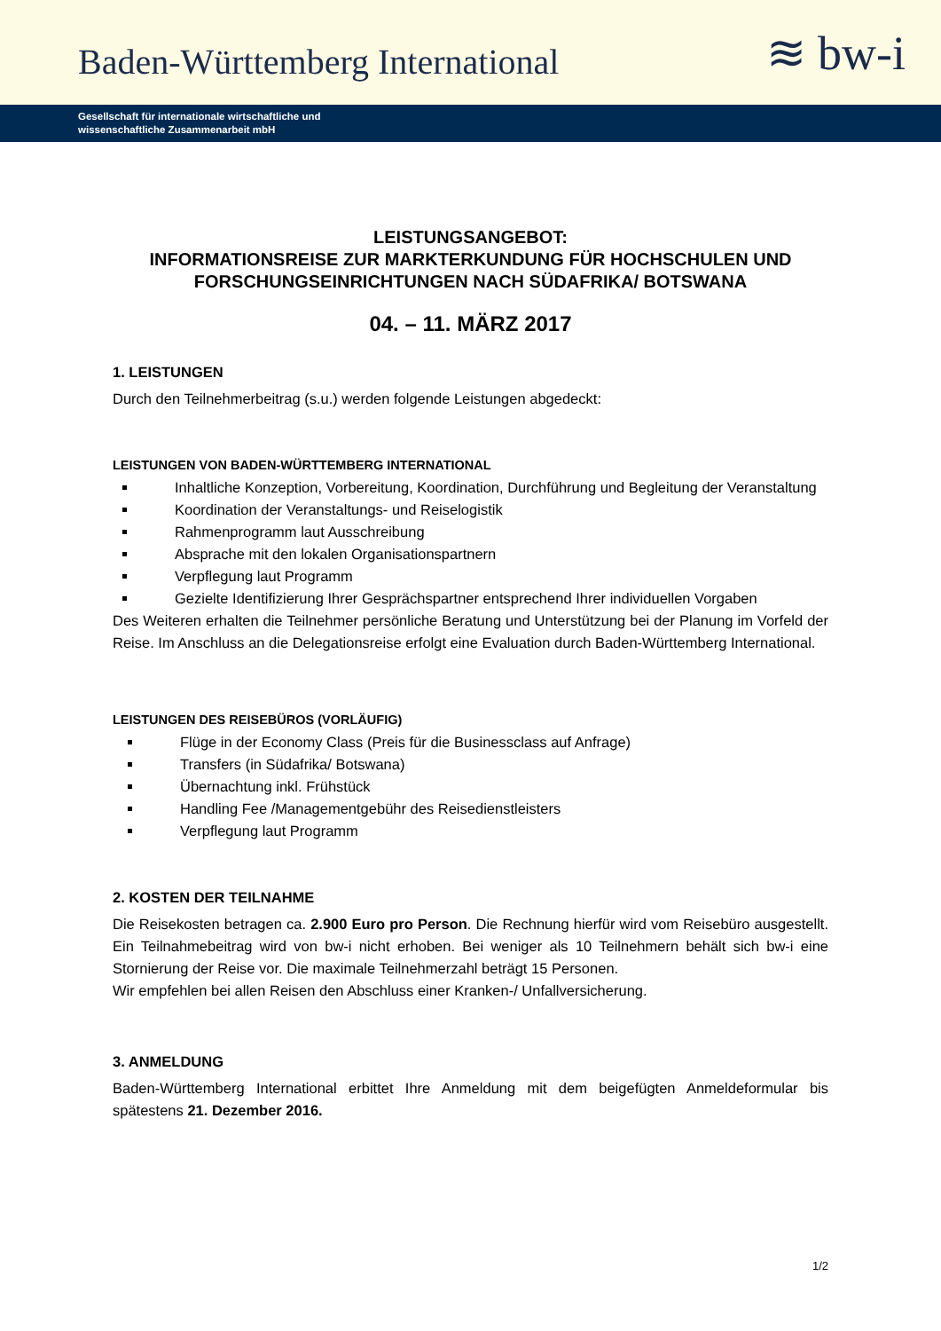Baden-Württemberg International
≋ bw-i
Gesellschaft für internationale wirtschaftliche und
wissenschaftliche Zusammenarbeit mbH
LEISTUNGSANGEBOT:
INFORMATIONSREISE ZUR MARKTERKUNDUNG FÜR HOCHSCHULEN UND FORSCHUNGSEINRICHTUNGEN NACH SÜDAFRIKA/ BOTSWANA
04. – 11. MÄRZ 2017
1. LEISTUNGEN
Durch den Teilnehmerbeitrag (s.u.) werden folgende Leistungen abgedeckt:
LEISTUNGEN VON BADEN-WÜRTTEMBERG INTERNATIONAL
Inhaltliche Konzeption, Vorbereitung, Koordination, Durchführung und Begleitung der Veranstaltung
Koordination der Veranstaltungs- und Reiselogistik
Rahmenprogramm laut Ausschreibung
Absprache mit den lokalen Organisationspartnern
Verpflegung laut Programm
Gezielte Identifizierung Ihrer Gesprächspartner entsprechend Ihrer individuellen Vorgaben
Des Weiteren erhalten die Teilnehmer persönliche Beratung und Unterstützung bei der Planung im Vorfeld der Reise. Im Anschluss an die Delegationsreise erfolgt eine Evaluation durch Baden-Württemberg International.
LEISTUNGEN DES REISEBÜROS (VORLÄUFIG)
Flüge in der Economy Class (Preis für die Businessclass auf Anfrage)
Transfers (in Südafrika/ Botswana)
Übernachtung inkl. Frühstück
Handling Fee /Managementgebühr des Reisedienstleisters
Verpflegung laut Programm
2. KOSTEN DER TEILNAHME
Die Reisekosten betragen ca. 2.900 Euro pro Person. Die Rechnung hierfür wird vom Reisebüro ausgestellt. Ein Teilnahmebeitrag wird von bw-i nicht erhoben. Bei weniger als 10 Teilnehmern behält sich bw-i eine Stornierung der Reise vor. Die maximale Teilnehmerzahl beträgt 15 Personen.
Wir empfehlen bei allen Reisen den Abschluss einer Kranken-/ Unfallversicherung.
3. ANMELDUNG
Baden-Württemberg International erbittet Ihre Anmeldung mit dem beigefügten Anmeldeformular bis spätestens 21. Dezember 2016.
1/2